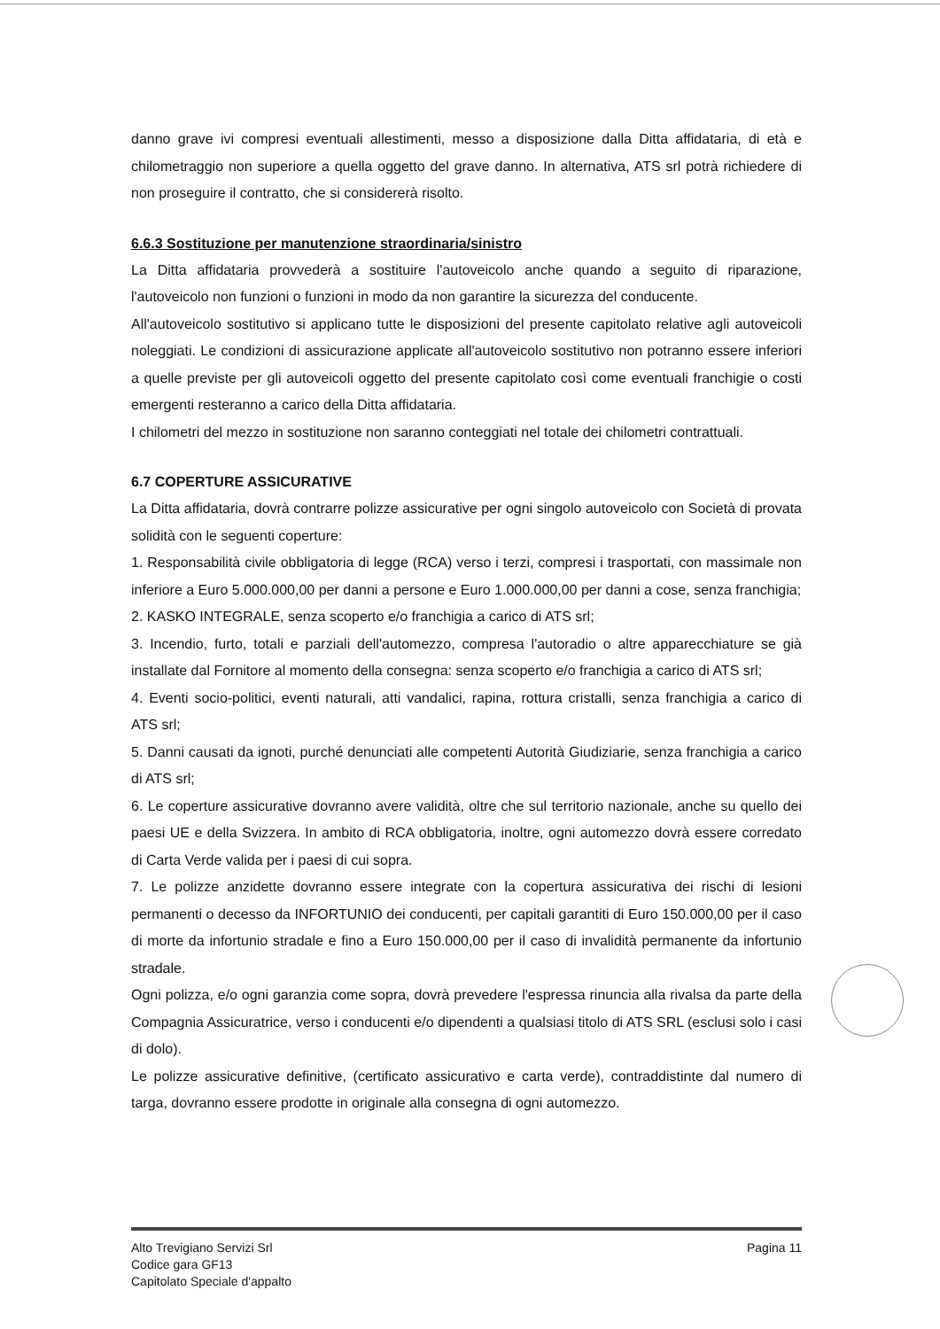danno grave ivi compresi eventuali allestimenti, messo a disposizione dalla Ditta affidataria, di età e chilometraggio non superiore a quella oggetto del grave danno. In alternativa, ATS srl potrà richiedere di non proseguire il contratto, che si considererà risolto.
6.6.3 Sostituzione per manutenzione straordinaria/sinistro
La Ditta affidataria provvederà a sostituire l'autoveicolo anche quando a seguito di riparazione, l'autoveicolo non funzioni o funzioni in modo da non garantire la sicurezza del conducente.
All'autoveicolo sostitutivo si applicano tutte le disposizioni del presente capitolato relative agli autoveicoli noleggiati. Le condizioni di assicurazione applicate all'autoveicolo sostitutivo non potranno essere inferiori a quelle previste per gli autoveicoli oggetto del presente capitolato così come eventuali franchigie o costi emergenti resteranno a carico della Ditta affidataria.
I chilometri del mezzo in sostituzione non saranno conteggiati nel totale dei chilometri contrattuali.
6.7 COPERTURE ASSICURATIVE
La Ditta affidataria, dovrà contrarre polizze assicurative per ogni singolo autoveicolo con Società di provata solidità con le seguenti coperture:
1. Responsabilità civile obbligatoria di legge (RCA) verso i terzi, compresi i trasportati, con massimale non inferiore a Euro 5.000.000,00 per danni a persone e Euro 1.000.000,00 per danni a cose, senza franchigia;
2. KASKO INTEGRALE, senza scoperto e/o franchigia a carico di ATS srl;
3. Incendio, furto, totali e parziali dell'automezzo, compresa l'autoradio o altre apparecchiature se già installate dal Fornitore al momento della consegna: senza scoperto e/o franchigia a carico di ATS srl;
4. Eventi socio-politici, eventi naturali, atti vandalici, rapina, rottura cristalli, senza franchigia a carico di ATS srl;
5. Danni causati da ignoti, purché denunciati alle competenti Autorità Giudiziarie, senza franchigia a carico di ATS srl;
6. Le coperture assicurative dovranno avere validità, oltre che sul territorio nazionale, anche su quello dei paesi UE e della Svizzera. In ambito di RCA obbligatoria, inoltre, ogni automezzo dovrà essere corredato di Carta Verde valida per i paesi di cui sopra.
7. Le polizze anzidette dovranno essere integrate con la copertura assicurativa dei rischi di lesioni permanenti o decesso da INFORTUNIO dei conducenti, per capitali garantiti di Euro 150.000,00 per il caso di morte da infortunio stradale e fino a Euro 150.000,00 per il caso di invalidità permanente da infortunio stradale.
Ogni polizza, e/o ogni garanzia come sopra, dovrà prevedere l'espressa rinuncia alla rivalsa da parte della Compagnia Assicuratrice, verso i conducenti e/o dipendenti a qualsiasi titolo di ATS SRL (esclusi solo i casi di dolo).
Le polizze assicurative definitive, (certificato assicurativo e carta verde), contraddistinte dal numero di targa, dovranno essere prodotte in originale alla consegna di ogni automezzo.
Alto Trevigiano Servizi Srl
Codice gara GF13
Capitolato Speciale d'appalto
Pagina 11